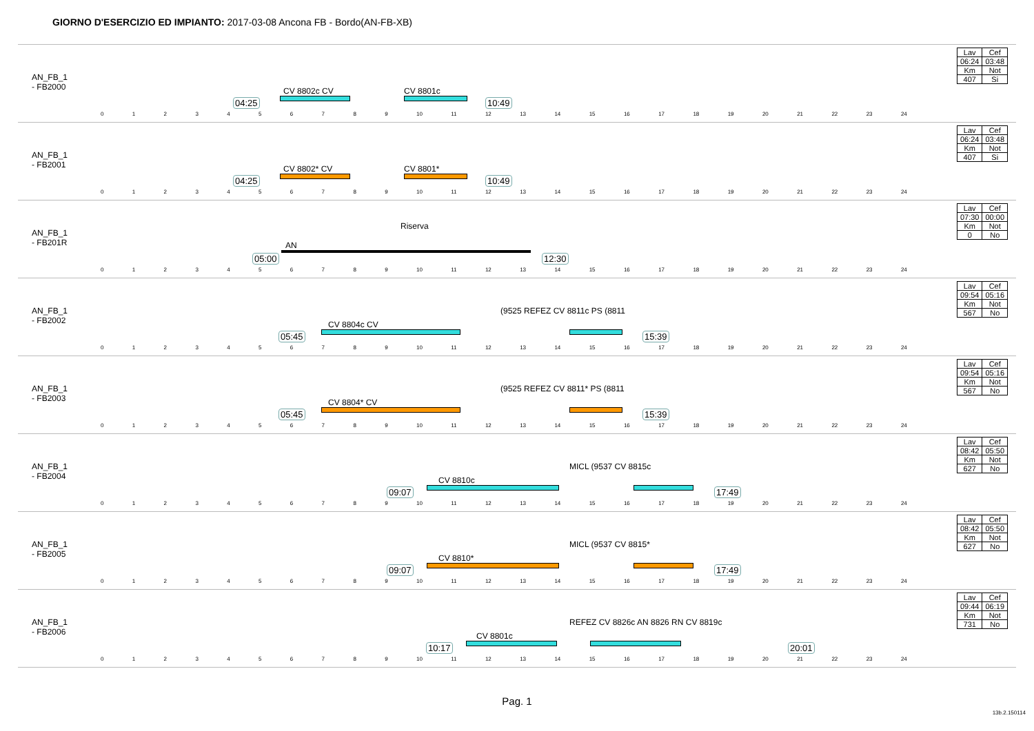GIORNO D'ESERCIZIO ED IMPIANTO: 2017-03-08 Ancona FB - Bordo(AN-FB-XB)
AN_FB_1
- FB2000
04:25
CV 8802c CV CV 8801c
10:49
0123456789 10 11 12 13 14 15 16 17 18 19 20 21 22 23 24
| Lav | Cef |
| 06:24 | 03:48 |
| Km | Not |
| 407 | Si |
AN_FB_1
- FB2001
04:25
CV 8802* CV CV 8801*
10:49
0123456789 10 11 12 13 14 15 16 17 18 19 20 21 22 23 24
| Lav | Cef |
| 06:24 | 03:48 |
| Km | Not |
| 407 | Si |
AN_FB_1
- FB201R
05:00
AN
Riserva
12:30
0123456789 10 11 12 13 14 15 16 17 18 19 20 21 22 23 24
| Lav | Cef |
| 07:30 | 00:00 |
| Km | Not |
| 0 | No |
AN_FB_1
- FB2002
05:45
CV 8804c CV
(9525 REFEZ CV 8811c PS (8811
15:39
0123456789 10 11 12 13 14 15 16 17 18 19 20 21 22 23 24
| Lav | Cef |
| 09:54 | 05:16 |
| Km | Not |
| 567 | No |
AN_FB_1
- FB2003
05:45
CV 8804* CV
(9525 REFEZ CV 8811* PS (8811
15:39
0123456789 10 11 12 13 14 15 16 17 18 19 20 21 22 23 24
| Lav | Cef |
| 09:54 | 05:16 |
| Km | Not |
| 567 | No |
AN_FB_1
- FB2004
09:07
CV 8810c
MICL (9537 CV 8815c
17:49
0123456789 10 11 12 13 14 15 16 17 18 19 20 21 22 23 24
| Lav | Cef |
| 08:42 | 05:50 |
| Km | Not |
| 627 | No |
AN_FB_1
- FB2005
09:07
CV 8810*
MICL (9537 CV 8815*
17:49
0123456789 10 11 12 13 14 15 16 17 18 19 20 21 22 23 24
| Lav | Cef |
| 08:42 | 05:50 |
| Km | Not |
| 627 | No |
AN_FB_1
- FB2006
10:17
CV 8801c
REFEZ CV 8826c AN 8826 RN CV 8819c
20:01
0123456789 10 11 12 13 14 15 16 17 18 19 20 21 22 23 24
| Lav | Cef |
| 09:44 | 06:19 |
| Km | Not |
| 731 | No |
Pag. 1
13b.2.150114